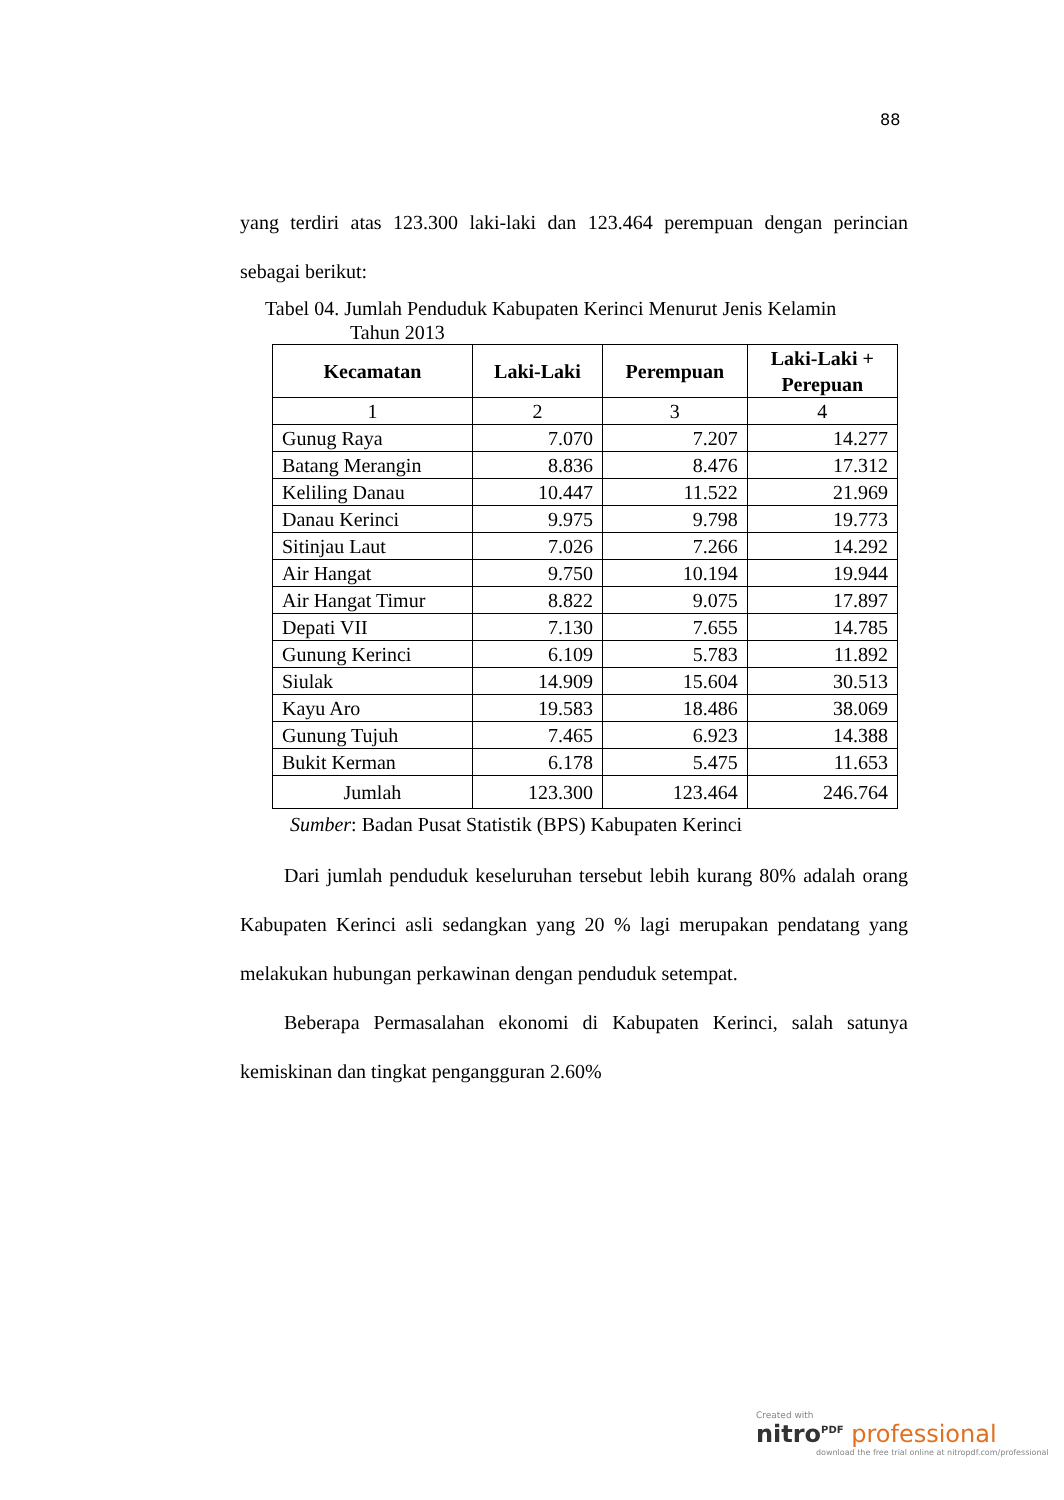88
yang terdiri atas 123.300 laki-laki dan 123.464 perempuan dengan perincian sebagai berikut:
Tabel 04. Jumlah Penduduk Kabupaten Kerinci Menurut Jenis Kelamin
Tahun 2013
| Kecamatan | Laki-Laki | Perempuan | Laki-Laki + Perepuan |
| --- | --- | --- | --- |
| 1 | 2 | 3 | 4 |
| Gunug Raya | 7.070 | 7.207 | 14.277 |
| Batang Merangin | 8.836 | 8.476 | 17.312 |
| Keliling Danau | 10.447 | 11.522 | 21.969 |
| Danau Kerinci | 9.975 | 9.798 | 19.773 |
| Sitinjau Laut | 7.026 | 7.266 | 14.292 |
| Air Hangat | 9.750 | 10.194 | 19.944 |
| Air Hangat Timur | 8.822 | 9.075 | 17.897 |
| Depati VII | 7.130 | 7.655 | 14.785 |
| Gunung Kerinci | 6.109 | 5.783 | 11.892 |
| Siulak | 14.909 | 15.604 | 30.513 |
| Kayu Aro | 19.583 | 18.486 | 38.069 |
| Gunung Tujuh | 7.465 | 6.923 | 14.388 |
| Bukit Kerman | 6.178 | 5.475 | 11.653 |
| Jumlah | 123.300 | 123.464 | 246.764 |
Sumber: Badan Pusat Statistik (BPS) Kabupaten Kerinci
Dari jumlah penduduk keseluruhan tersebut lebih kurang 80% adalah orang Kabupaten Kerinci asli sedangkan yang 20 % lagi merupakan pendatang yang melakukan hubungan perkawinan dengan penduduk setempat.
Beberapa Permasalahan ekonomi di Kabupaten Kerinci, salah satunya kemiskinan dan tingkat pengangguran 2.60%
Created with
nitro<sup>PDF</sup> professional
download the free trial online at nitropdf.com/professional